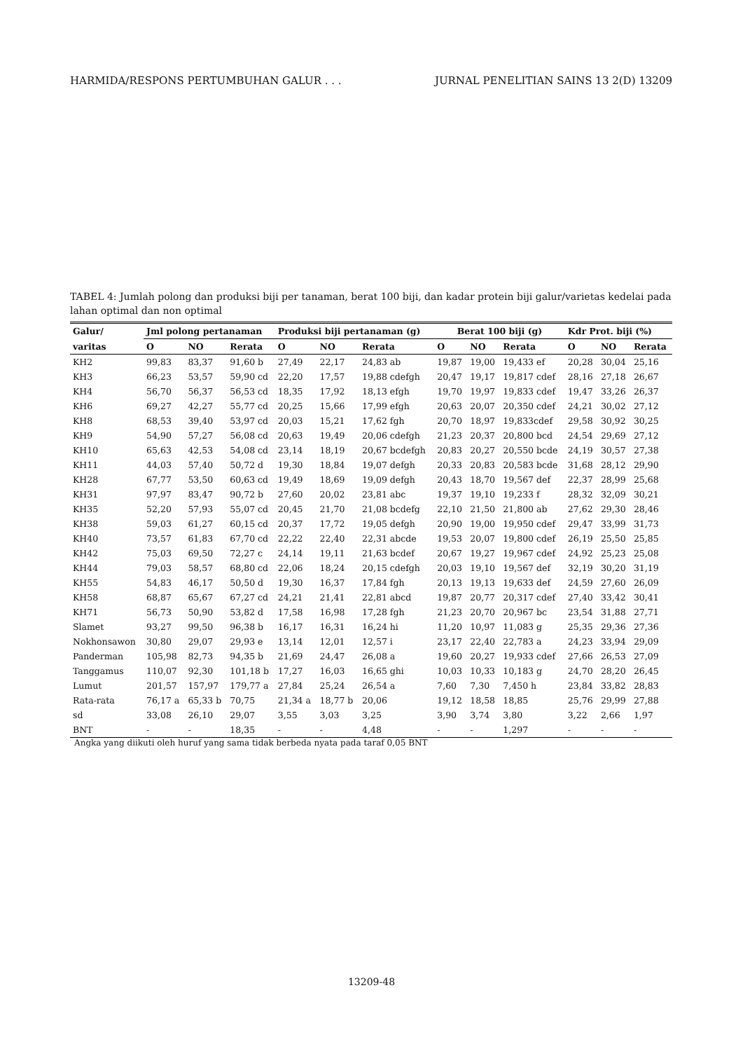HARMIDA/RESPONS PERTUMBUHAN GALUR . . . JURNAL PENELITIAN SAINS 13 2(D) 13209
TABEL 4: Jumlah polong dan produksi biji per tanaman, berat 100 biji, dan kadar protein biji galur/varietas kedelai pada lahan optimal dan non optimal
| Galur/ | Jml polong pertanaman | | | Produksi biji pertanaman (g) | | | Berat 100 biji (g) | | | Kdr Prot. biji (%) | | |
| --- | --- | --- | --- | --- | --- | --- | --- | --- | --- | --- | --- | --- |
| varitas | O | NO | Rerata | O | NO | Rerata | O | NO | Rerata | O | NO | Rerata |
| KH2 | 99,83 | 83,37 | 91,60 b | 27,49 | 22,17 | 24,83 ab | 19,87 | 19,00 | 19,433 ef | 20,28 | 30,04 | 25,16 |
| KH3 | 66,23 | 53,57 | 59,90 cd | 22,20 | 17,57 | 19,88 cdefgh | 20,47 | 19,17 | 19,817 cdef | 28,16 | 27,18 | 26,67 |
| KH4 | 56,70 | 56,37 | 56,53 cd | 18,35 | 17,92 | 18,13 efgh | 19,70 | 19,97 | 19,833 cdef | 19,47 | 33,26 | 26,37 |
| KH6 | 69,27 | 42,27 | 55,77 cd | 20,25 | 15,66 | 17,99 efgh | 20,63 | 20,07 | 20,350 cdef | 24,21 | 30,02 | 27,12 |
| KH8 | 68,53 | 39,40 | 53,97 cd | 20,03 | 15,21 | 17,62 fgh | 20,70 | 18,97 | 19,833cdef | 29,58 | 30,92 | 30,25 |
| KH9 | 54,90 | 57,27 | 56,08 cd | 20,63 | 19,49 | 20,06 cdefgh | 21,23 | 20,37 | 20,800 bcd | 24,54 | 29,69 | 27,12 |
| KH10 | 65,63 | 42,53 | 54,08 cd | 23,14 | 18,19 | 20,67 bcdefgh | 20,83 | 20,27 | 20,550 bcde | 24,19 | 30,57 | 27,38 |
| KH11 | 44,03 | 57,40 | 50,72 d | 19,30 | 18,84 | 19,07 defgh | 20,33 | 20,83 | 20,583 bcde | 31,68 | 28,12 | 29,90 |
| KH28 | 67,77 | 53,50 | 60,63 cd | 19,49 | 18,69 | 19,09 defgh | 20,43 | 18,70 | 19,567 def | 22,37 | 28,99 | 25,68 |
| KH31 | 97,97 | 83,47 | 90,72 b | 27,60 | 20,02 | 23,81 abc | 19,37 | 19,10 | 19,233 f | 28,32 | 32,09 | 30,21 |
| KH35 | 52,20 | 57,93 | 55,07 cd | 20,45 | 21,70 | 21,08 bcdefg | 22,10 | 21,50 | 21,800 ab | 27,62 | 29,30 | 28,46 |
| KH38 | 59,03 | 61,27 | 60,15 cd | 20,37 | 17,72 | 19,05 defgh | 20,90 | 19,00 | 19,950 cdef | 29,47 | 33,99 | 31,73 |
| KH40 | 73,57 | 61,83 | 67,70 cd | 22,22 | 22,40 | 22,31 abcde | 19,53 | 20,07 | 19,800 cdef | 26,19 | 25,50 | 25,85 |
| KH42 | 75,03 | 69,50 | 72,27 c | 24,14 | 19,11 | 21,63 bcdef | 20,67 | 19,27 | 19,967 cdef | 24,92 | 25,23 | 25,08 |
| KH44 | 79,03 | 58,57 | 68,80 cd | 22,06 | 18,24 | 20,15 cdefgh | 20,03 | 19,10 | 19,567 def | 32,19 | 30,20 | 31,19 |
| KH55 | 54,83 | 46,17 | 50,50 d | 19,30 | 16,37 | 17,84 fgh | 20,13 | 19,13 | 19,633 def | 24,59 | 27,60 | 26,09 |
| KH58 | 68,87 | 65,67 | 67,27 cd | 24,21 | 21,41 | 22,81 abcd | 19,87 | 20,77 | 20,317 cdef | 27,40 | 33,42 | 30,41 |
| KH71 | 56,73 | 50,90 | 53,82 d | 17,58 | 16,98 | 17,28 fgh | 21,23 | 20,70 | 20,967 bc | 23,54 | 31,88 | 27,71 |
| Slamet | 93,27 | 99,50 | 96,38 b | 16,17 | 16,31 | 16,24 hi | 11,20 | 10,97 | 11,083 g | 25,35 | 29,36 | 27,36 |
| Nokhonsawon | 30,80 | 29,07 | 29,93 e | 13,14 | 12,01 | 12,57 i | 23,17 | 22,40 | 22,783 a | 24,23 | 33,94 | 29,09 |
| Panderman | 105,98 | 82,73 | 94,35 b | 21,69 | 24,47 | 26,08 a | 19,60 | 20,27 | 19,933 cdef | 27,66 | 26,53 | 27,09 |
| Tanggamus | 110,07 | 92,30 | 101,18 b | 17,27 | 16,03 | 16,65 ghi | 10,03 | 10,33 | 10,183 g | 24,70 | 28,20 | 26,45 |
| Lumut | 201,57 | 157,97 | 179,77 a | 27,84 | 25,24 | 26,54 a | 7,60 | 7,30 | 7,450 h | 23,84 | 33,82 | 28,83 |
| Rata-rata | 76,17 a | 65,33 b | 70,75 | 21,34 a | 18,77 b | 20,06 | 19,12 | 18,58 | 18,85 | 25,76 | 29,99 | 27,88 |
| sd | 33,08 | 26,10 | 29,07 | 3,55 | 3,03 | 3,25 | 3,90 | 3,74 | 3,80 | 3,22 | 2,66 | 1,97 |
| BNT | - | - | 18,35 | - | - | 4,48 | - | - | 1,297 | - | - | - |
Angka yang diikuti oleh huruf yang sama tidak berbeda nyata pada taraf 0,05 BNT
13209-48